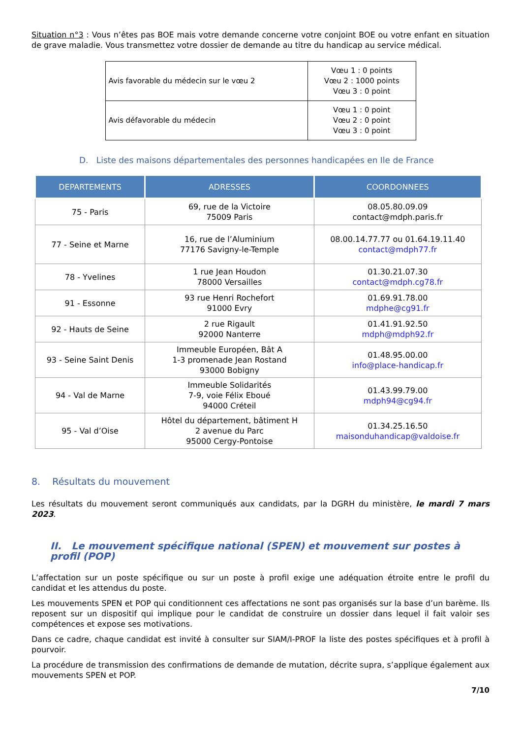Situation n°3 : Vous n’êtes pas BOE mais votre demande concerne votre conjoint BOE ou votre enfant en situation de grave maladie. Vous transmettez votre dossier de demande au titre du handicap au service médical.
| Avis favorable du médecin sur le vœu 2 | Vœu 1 : 0 points Vœu 2 : 1000 points Vœu 3 : 0 point |
| Avis défavorable du médecin | Vœu 1 : 0 point Vœu 2 : 0 point Vœu 3 : 0 point |
D. Liste des maisons départementales des personnes handicapées en Ile de France
| DEPARTEMENTS | ADRESSES | COORDONNEES |
| --- | --- | --- |
| 75 - Paris | 69, rue de la Victoire 75009 Paris | 08.05.80.09.09 contact@mdph.paris.fr |
| 77 - Seine et Marne | 16, rue de l’Aluminium 77176 Savigny-le-Temple | 08.00.14.77.77 ou 01.64.19.11.40 contact@mdph77.fr |
| 78 - Yvelines | 1 rue Jean Houdon 78000 Versailles | 01.30.21.07.30 contact@mdph.cg78.fr |
| 91 - Essonne | 93 rue Henri Rochefort 91000 Evry | 01.69.91.78.00 mdphe@cg91.fr |
| 92 - Hauts de Seine | 2 rue Rigault 92000 Nanterre | 01.41.91.92.50 mdph@mdph92.fr |
| 93 - Seine Saint Denis | Immeuble Européen, Bât A 1-3 promenade Jean Rostand 93000 Bobigny | 01.48.95.00.00 info@place-handicap.fr |
| 94 - Val de Marne | Immeuble Solidarités 7-9, voie Félix Eboué 94000 Créteil | 01.43.99.79.00 mdph94@cg94.fr |
| 95 - Val d’Oise | Hôtel du département, bâtiment H 2 avenue du Parc 95000 Cergy-Pontoise | 01.34.25.16.50 maisonduhandicap@valdoise.fr |
8. Résultats du mouvement
Les résultats du mouvement seront communiqués aux candidats, par la DGRH du ministère, le mardi 7 mars 2023.
II. Le mouvement spécifique national (SPEN) et mouvement sur postes à profil (POP)
L’affectation sur un poste spécifique ou sur un poste à profil exige une adéquation étroite entre le profil du candidat et les attendus du poste.
Les mouvements SPEN et POP qui conditionnent ces affectations ne sont pas organisés sur la base d’un barème. Ils reposent sur un dispositif qui implique pour le candidat de construire un dossier dans lequel il fait valoir ses compétences et expose ses motivations.
Dans ce cadre, chaque candidat est invité à consulter sur SIAM/I-PROF la liste des postes spécifiques et à profil à pourvoir.
La procédure de transmission des confirmations de demande de mutation, décrite supra, s’applique également aux mouvements SPEN et POP.
7/10